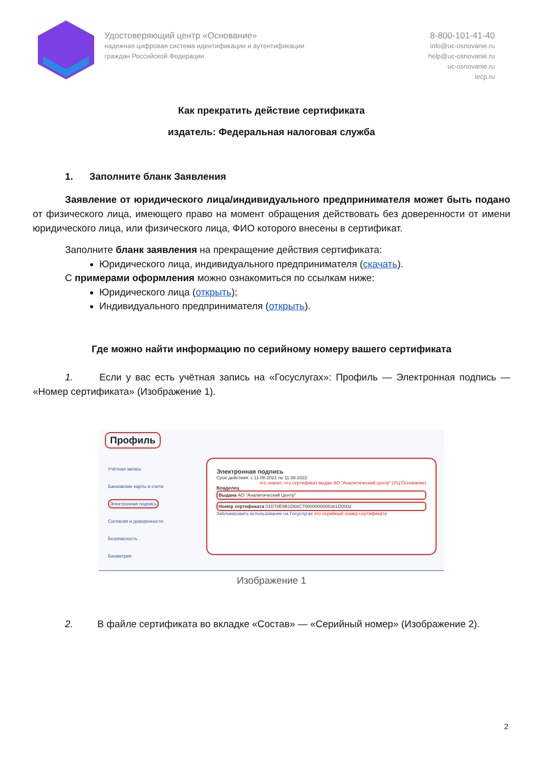Удостоверяющий центр «Основание»
надежная цифровая система идентификации и аутентификации
граждан Российской Федерации
8-800-101-41-40
info@uc-osnovanie.ru
help@uc-osnovanie.ru
uc-osnovanie.ru
iecp.ru
Как прекратить действие сертификата
издатель: Федеральная налоговая служба
1. Заполните бланк Заявления
Заявление от юридического лица/индивидуального предпринимателя может быть подано от физического лица, имеющего право на момент обращения действовать без доверенности от имени юридического лица, или физического лица, ФИО которого внесены в сертификат.
Заполните бланк заявления на прекращение действия сертификата:
Юридического лица, индивидуального предпринимателя (скачать).
С примерами оформления можно ознакомиться по ссылкам ниже:
Юридического лица (открыть);
Индивидуального предпринимателя (открыть).
Где можно найти информацию по серийному номеру вашего сертификата
1. Если у вас есть учётная запись на «Госуслугах»: Профиль — Электронная подпись — «Номер сертификата» (Изображение 1).
Профиль
Учётная запись
Банковские карты и счета
Электронная подпись
Согласия и доверенности
Безопасность
Биометрия
Электронная подпись
Срок действия: с 11.08.2021 по 11.08.2022
это значит, что сертификат выдан АО "Аналитический центр" (УЦ Основание)
Владелец
Выдана АО "Аналитический Центр"
Номер сертификата 01D78E9B1D68C70000000006381D0002
Заблокировать использование на Госуслугах это серийный номер сертификата
Изображение 1
2. В файле сертификата во вкладке «Состав» — «Серийный номер» (Изображение 2).
2